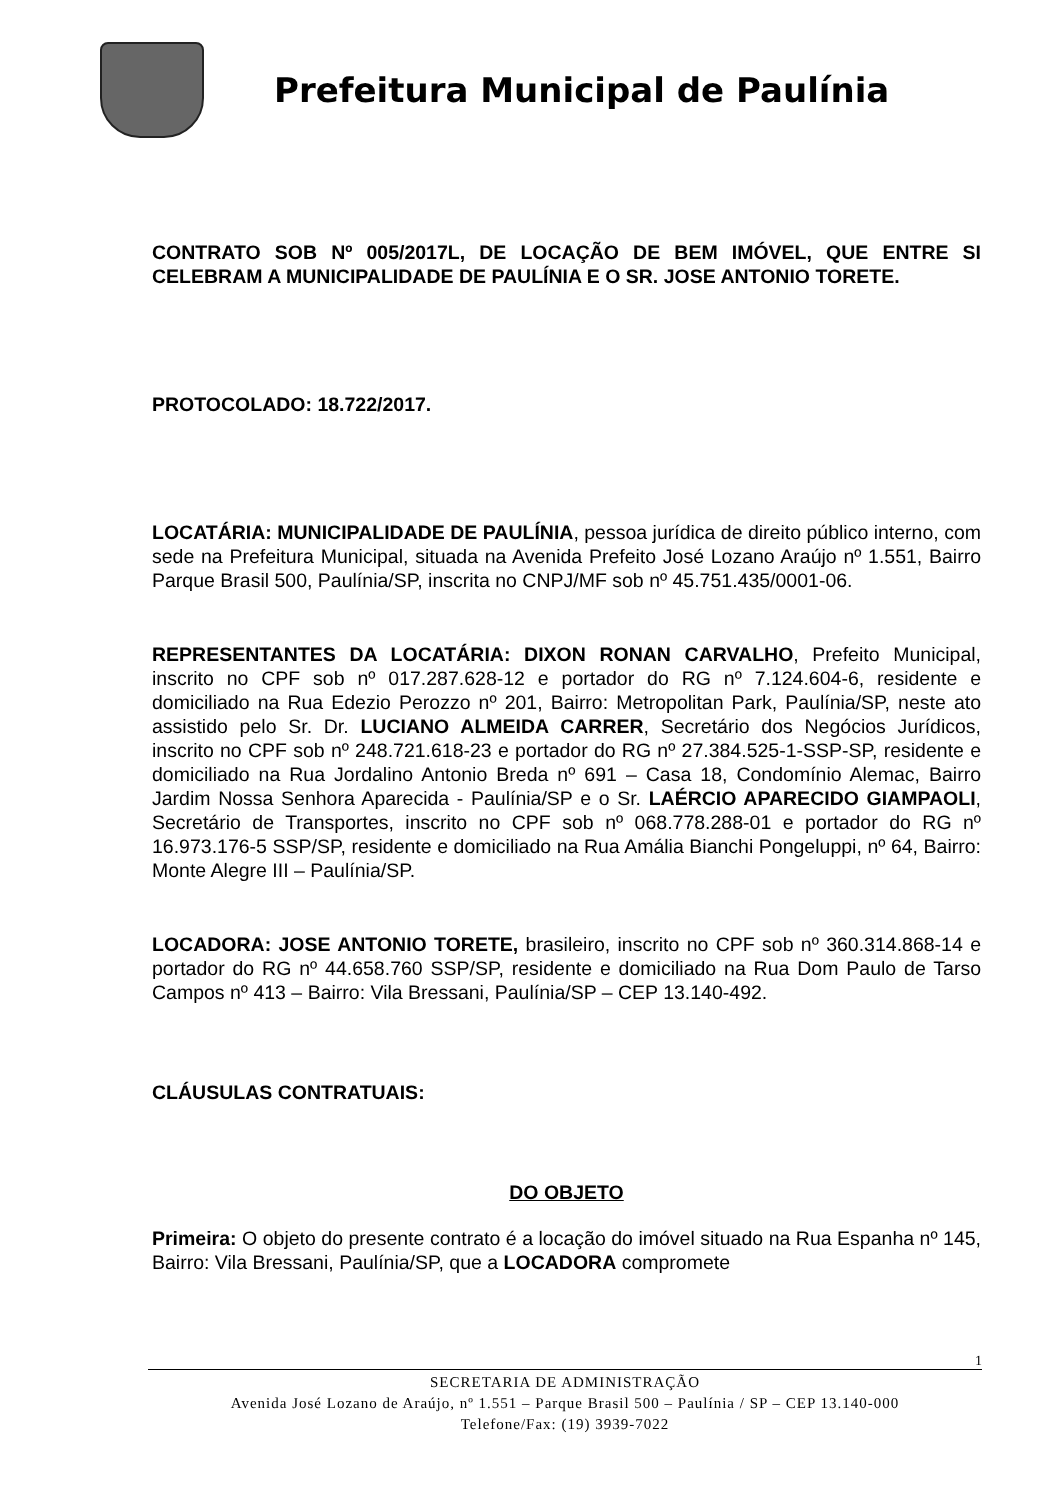Prefeitura Municipal de Paulínia
CONTRATO SOB Nº 005/2017L, DE LOCAÇÃO DE BEM IMÓVEL, QUE ENTRE SI CELEBRAM A MUNICIPALIDADE DE PAULÍNIA E O SR. JOSE ANTONIO TORETE.
PROTOCOLADO: 18.722/2017.
LOCATÁRIA: MUNICIPALIDADE DE PAULÍNIA, pessoa jurídica de direito público interno, com sede na Prefeitura Municipal, situada na Avenida Prefeito José Lozano Araújo nº 1.551, Bairro Parque Brasil 500, Paulínia/SP, inscrita no CNPJ/MF sob nº 45.751.435/0001-06.
REPRESENTANTES DA LOCATÁRIA: DIXON RONAN CARVALHO, Prefeito Municipal, inscrito no CPF sob nº 017.287.628-12 e portador do RG nº 7.124.604-6, residente e domiciliado na Rua Edezio Perozzo nº 201, Bairro: Metropolitan Park, Paulínia/SP, neste ato assistido pelo Sr. Dr. LUCIANO ALMEIDA CARRER, Secretário dos Negócios Jurídicos, inscrito no CPF sob nº 248.721.618-23 e portador do RG nº 27.384.525-1-SSP-SP, residente e domiciliado na Rua Jordalino Antonio Breda nº 691 – Casa 18, Condomínio Alemac, Bairro Jardim Nossa Senhora Aparecida - Paulínia/SP e o Sr. LAÉRCIO APARECIDO GIAMPAOLI, Secretário de Transportes, inscrito no CPF sob nº 068.778.288-01 e portador do RG nº 16.973.176-5 SSP/SP, residente e domiciliado na Rua Amália Bianchi Pongeluppi, nº 64, Bairro: Monte Alegre III – Paulínia/SP.
LOCADORA: JOSE ANTONIO TORETE, brasileiro, inscrito no CPF sob nº 360.314.868-14 e portador do RG nº 44.658.760 SSP/SP, residente e domiciliado na Rua Dom Paulo de Tarso Campos nº 413 – Bairro: Vila Bressani, Paulínia/SP – CEP 13.140-492.
CLÁUSULAS CONTRATUAIS:
DO OBJETO
Primeira: O objeto do presente contrato é a locação do imóvel situado na Rua Espanha nº 145, Bairro: Vila Bressani, Paulínia/SP, que a LOCADORA compromete
1
SECRETARIA DE ADMINISTRAÇÃO
Avenida José Lozano de Araújo, nº 1.551 – Parque Brasil 500 – Paulínia / SP – CEP 13.140-000
Telefone/Fax: (19) 3939-7022